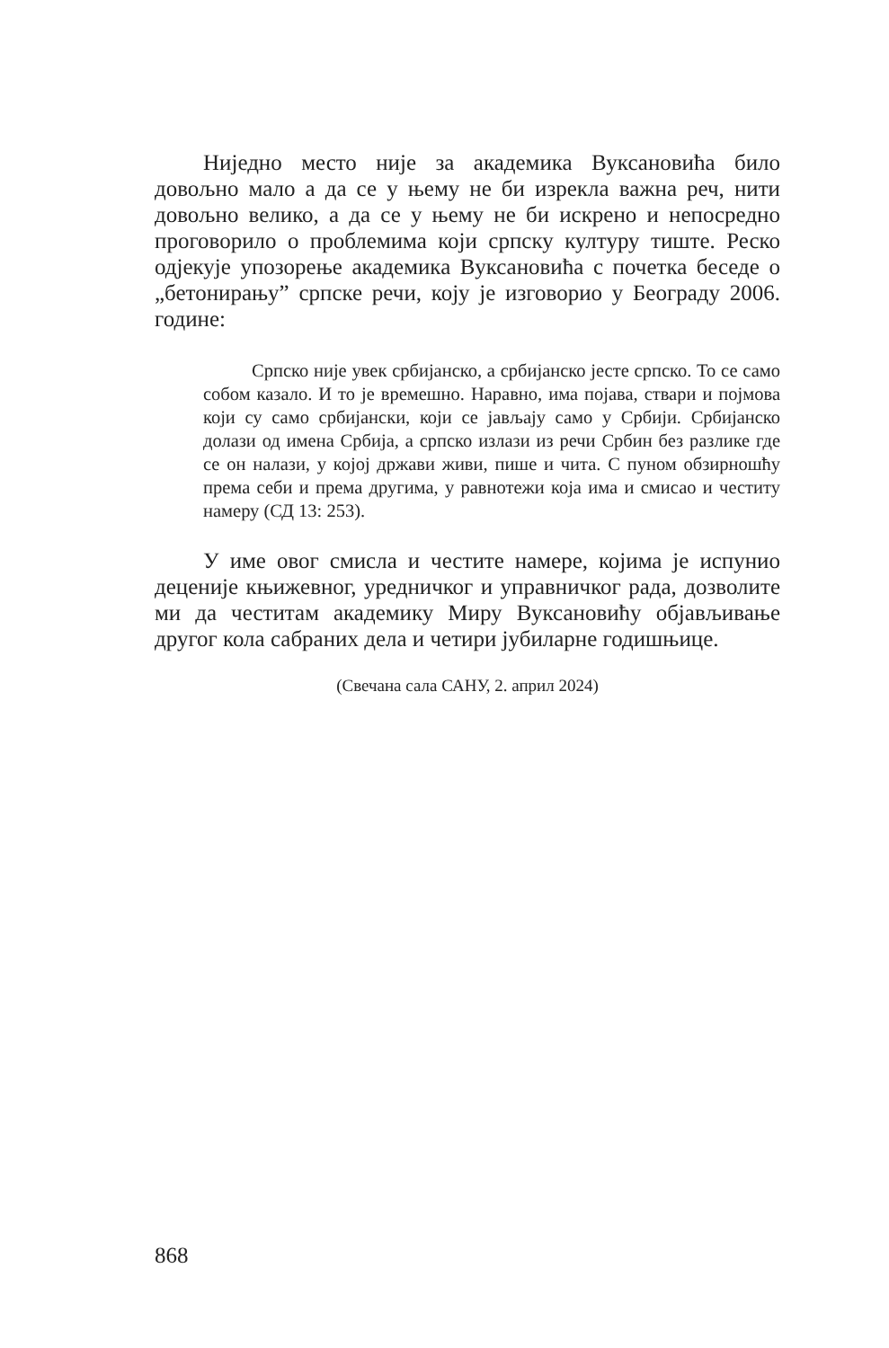Ниједно место није за академика Вуксановића било довољно мало а да се у њему не би изрекла важна реч, нити довољно велико, а да се у њему не би искрено и непосредно проговорило о проблемима који српску културу тиште. Реско одјекује упозорење академика Вуксановића с почетка беседе о „бетонирању” српске речи, коју је изговорио у Београду 2006. године:
Српско није увек србијанско, а србијанско јесте српско. То се само собом казало. И то је времешно. Наравно, има појава, ствари и појмова који су само србијански, који се јављају само у Србији. Србијанско долази од имена Србија, а српско излази из речи Србин без разлике где се он налази, у којој држави живи, пише и чита. С пуном обзирношћу према себи и према другима, у равнотежи која има и смисао и честиту намеру (СД 13: 253).
У име овог смисла и честите намере, којима је испунио деценије књижевног, уредничког и управничког рада, дозволите ми да честитам академику Миру Вуксановићу објављивање другог кола сабраних дела и четири јубиларне годишњице.
(Свечана сала САНУ, 2. април 2024)
868